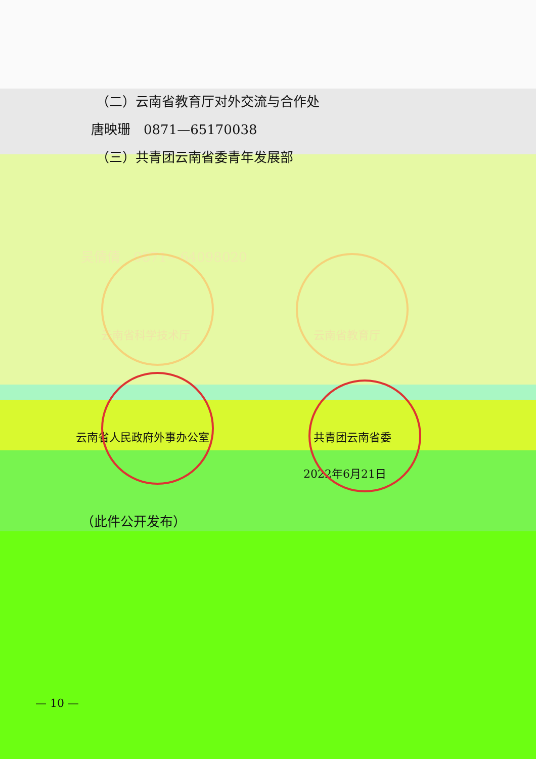（二）云南省教育厅对外交流与合作处
唐映珊　0871—65170038
（三）共青团云南省委青年发展部
吴倩倩　0871—64098020
云南省科学技术厅 云南省教育厅
云南省人民政府外事办公室 共青团云南省委
2022年6月21日
（此件公开发布）
— 10 —